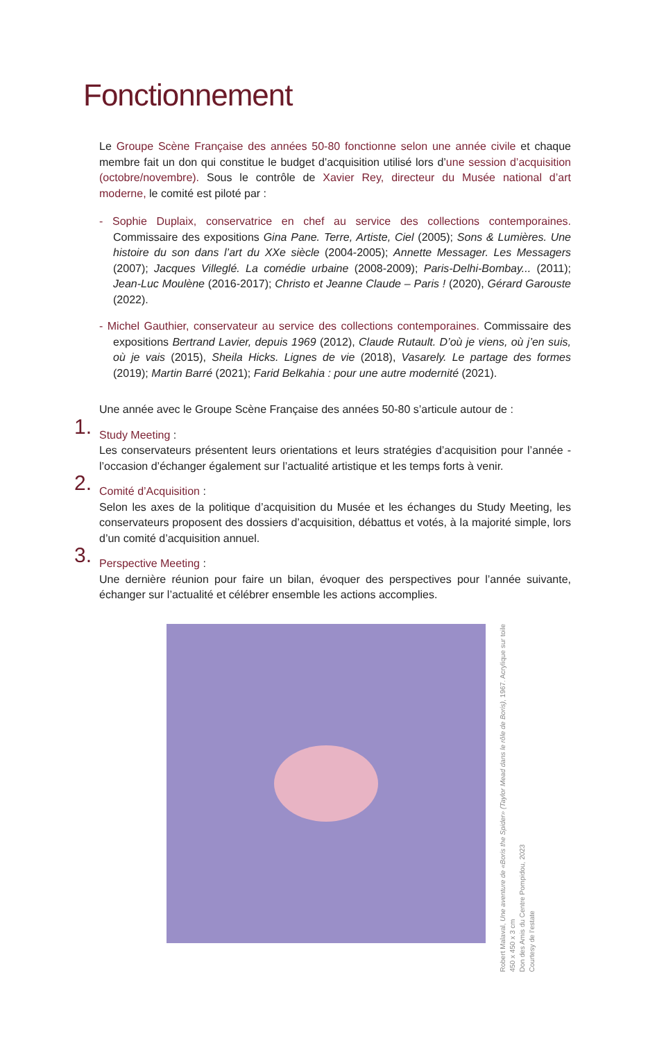Fonctionnement
Le Groupe Scène Française des années 50-80 fonctionne selon une année civile et chaque membre fait un don qui constitue le budget d’acquisition utilisé lors d’une session d’acquisition (octobre/novembre). Sous le contrôle de Xavier Rey, directeur du Musée national d’art moderne, le comité est piloté par :
- Sophie Duplaix, conservatrice en chef au service des collections contemporaines. Commissaire des expositions Gina Pane. Terre, Artiste, Ciel (2005); Sons & Lumières. Une histoire du son dans l’art du XXe siècle (2004-2005); Annette Messager. Les Messagers (2007); Jacques Villeglé. La comédie urbaine (2008-2009); Paris-Delhi-Bombay... (2011); Jean-Luc Moulène (2016-2017); Christo et Jeanne Claude – Paris ! (2020), Gérard Garouste (2022).
- Michel Gauthier, conservateur au service des collections contemporaines. Commissaire des expositions Bertrand Lavier, depuis 1969 (2012), Claude Rutault. D’où je viens, où j’en suis, où je vais (2015), Sheila Hicks. Lignes de vie (2018), Vasarely. Le partage des formes (2019); Martin Barré (2021); Farid Belkahia : pour une autre modernité (2021).
Une année avec le Groupe Scène Française des années 50-80 s’articule autour de :
1.
Study Meeting :
Les conservateurs présentent leurs orientations et leurs stratégies d’acquisition pour l’année - l’occasion d’échanger également sur l’actualité artistique et les temps forts à venir.
2.
Comité d’Acquisition :
Selon les axes de la politique d’acquisition du Musée et les échanges du Study Meeting, les conservateurs proposent des dossiers d’acquisition, débattus et votés, à la majorité simple, lors d’un comité d’acquisition annuel.
3.
Perspective Meeting :
Une dernière réunion pour faire un bilan, évoquer des perspectives pour l’année suivante, échanger sur l’actualité et célébrer ensemble les actions accomplies.
Robert Malaval, Une aventure de «Boris the Spider» (Taylor Mead dans le rôle de Boris), 1967. Acrylique sur toile
450 x 450 x 3 cm
Don des Amis du Centre Pompidou, 2023
Courtesy de l’estate